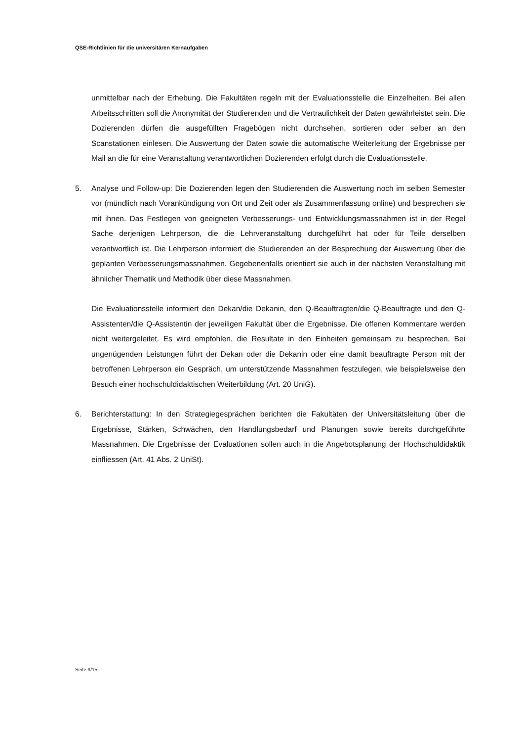QSE-Richtlinien für die universitären Kernaufgaben
unmittelbar nach der Erhebung. Die Fakultäten regeln mit der Evaluationsstelle die Einzelheiten. Bei allen Arbeitsschritten soll die Anonymität der Studierenden und die Vertraulichkeit der Daten gewährleistet sein. Die Dozierenden dürfen die ausgefüllten Fragebögen nicht durchsehen, sortieren oder selber an den Scanstationen einlesen. Die Auswertung der Daten sowie die automatische Weiterleitung der Ergebnisse per Mail an die für eine Veranstaltung verantwortlichen Dozierenden erfolgt durch die Evaluationsstelle.
5. Analyse und Follow-up: Die Dozierenden legen den Studierenden die Auswertung noch im selben Semester vor (mündlich nach Vorankündigung von Ort und Zeit oder als Zusammenfassung online) und besprechen sie mit ihnen. Das Festlegen von geeigneten Verbesserungs- und Entwicklungsmassnahmen ist in der Regel Sache derjenigen Lehrperson, die die Lehrveranstaltung durchgeführt hat oder für Teile derselben verantwortlich ist. Die Lehrperson informiert die Studierenden an der Besprechung der Auswertung über die geplanten Verbesserungsmassnahmen. Gegebenenfalls orientiert sie auch in der nächsten Veranstaltung mit ähnlicher Thematik und Methodik über diese Massnahmen.
Die Evaluationsstelle informiert den Dekan/die Dekanin, den Q-Beauftragten/die Q-Beauftragte und den Q-Assistenten/die Q-Assistentin der jeweiligen Fakultät über die Ergebnisse. Die offenen Kommentare werden nicht weitergeleitet. Es wird empfohlen, die Resultate in den Einheiten gemeinsam zu besprechen. Bei ungenügenden Leistungen führt der Dekan oder die Dekanin oder eine damit beauftragte Person mit der betroffenen Lehrperson ein Gespräch, um unterstützende Massnahmen festzulegen, wie beispielsweise den Besuch einer hochschuldidaktischen Weiterbildung (Art. 20 UniG).
6. Berichterstattung: In den Strategiegesprächen berichten die Fakultäten der Universitätsleitung über die Ergebnisse, Stärken, Schwächen, den Handlungsbedarf und Planungen sowie bereits durchgeführte Massnahmen. Die Ergebnisse der Evaluationen sollen auch in die Angebotsplanung der Hochschuldidaktik einfliessen (Art. 41 Abs. 2 UniSt).
Seite 9/15